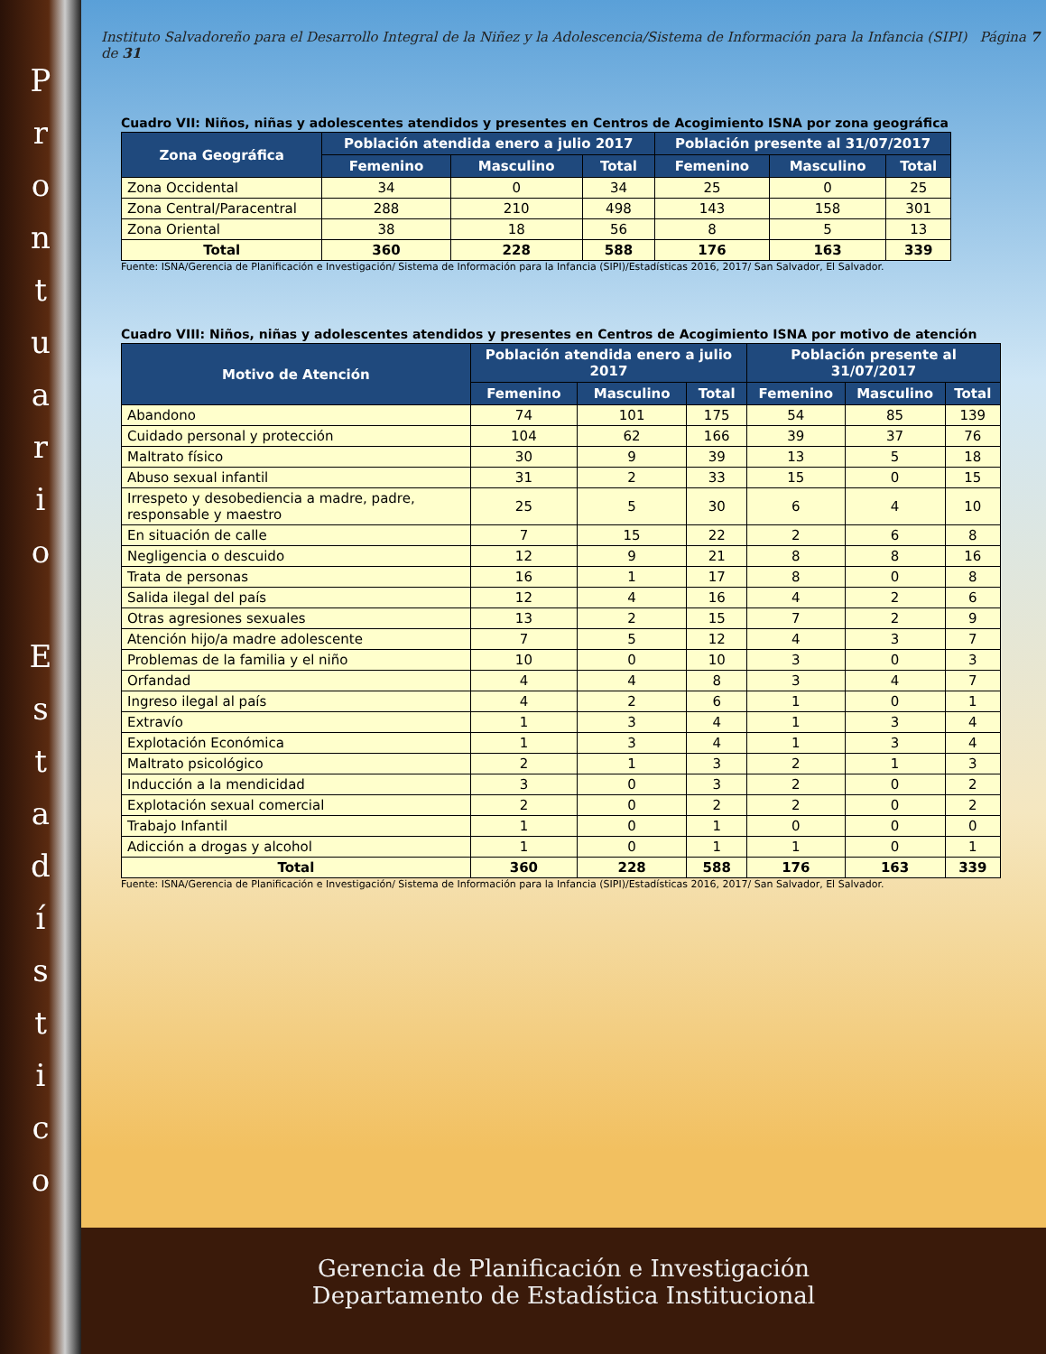P
r
o
n
t
u
a
r
i
o
E
s
t
a
d
í
s
t
i
c
o
Instituto Salvadoreño para el Desarrollo Integral de la Niñez y la Adolescencia/Sistema de Información para la Infancia (SIPI) Página 7 de 31
Cuadro VII: Niños, niñas y adolescentes atendidos y presentes en Centros de Acogimiento ISNA por zona geográfica
| Zona Geográfica | Población atendida enero a julio 2017 | | | Población presente al 31/07/2017 | | |
| --- | --- | --- | --- | --- | --- | --- |
| | Femenino | Masculino | Total | Femenino | Masculino | Total |
| Zona Occidental | 34 | 0 | 34 | 25 | 0 | 25 |
| Zona Central/Paracentral | 288 | 210 | 498 | 143 | 158 | 301 |
| Zona Oriental | 38 | 18 | 56 | 8 | 5 | 13 |
| Total | 360 | 228 | 588 | 176 | 163 | 339 |
Fuente: ISNA/Gerencia de Planificación e Investigación/ Sistema de Información para la Infancia (SIPI)/Estadísticas 2016, 2017/ San Salvador, El Salvador.
Cuadro VIII: Niños, niñas y adolescentes atendidos y presentes en Centros de Acogimiento ISNA por motivo de atención
| Motivo de Atención | Población atendida enero a julio 2017 | | | Población presente al 31/07/2017 | | |
| --- | --- | --- | --- | --- | --- | --- |
| | Femenino | Masculino | Total | Femenino | Masculino | Total |
| Abandono | 74 | 101 | 175 | 54 | 85 | 139 |
| Cuidado personal y protección | 104 | 62 | 166 | 39 | 37 | 76 |
| Maltrato físico | 30 | 9 | 39 | 13 | 5 | 18 |
| Abuso sexual infantil | 31 | 2 | 33 | 15 | 0 | 15 |
| Irrespeto y desobediencia a madre, padre, responsable y maestro | 25 | 5 | 30 | 6 | 4 | 10 |
| En situación de calle | 7 | 15 | 22 | 2 | 6 | 8 |
| Negligencia o descuido | 12 | 9 | 21 | 8 | 8 | 16 |
| Trata de personas | 16 | 1 | 17 | 8 | 0 | 8 |
| Salida ilegal del país | 12 | 4 | 16 | 4 | 2 | 6 |
| Otras agresiones sexuales | 13 | 2 | 15 | 7 | 2 | 9 |
| Atención hijo/a madre adolescente | 7 | 5 | 12 | 4 | 3 | 7 |
| Problemas de la familia y el niño | 10 | 0 | 10 | 3 | 0 | 3 |
| Orfandad | 4 | 4 | 8 | 3 | 4 | 7 |
| Ingreso ilegal al país | 4 | 2 | 6 | 1 | 0 | 1 |
| Extravío | 1 | 3 | 4 | 1 | 3 | 4 |
| Explotación Económica | 1 | 3 | 4 | 1 | 3 | 4 |
| Maltrato psicológico | 2 | 1 | 3 | 2 | 1 | 3 |
| Inducción a la mendicidad | 3 | 0 | 3 | 2 | 0 | 2 |
| Explotación sexual comercial | 2 | 0 | 2 | 2 | 0 | 2 |
| Trabajo Infantil | 1 | 0 | 1 | 0 | 0 | 0 |
| Adicción a drogas y alcohol | 1 | 0 | 1 | 1 | 0 | 1 |
| Total | 360 | 228 | 588 | 176 | 163 | 339 |
Fuente: ISNA/Gerencia de Planificación e Investigación/ Sistema de Información para la Infancia (SIPI)/Estadísticas 2016, 2017/ San Salvador, El Salvador.
Gerencia de Planificación e Investigación
Departamento de Estadística Institucional